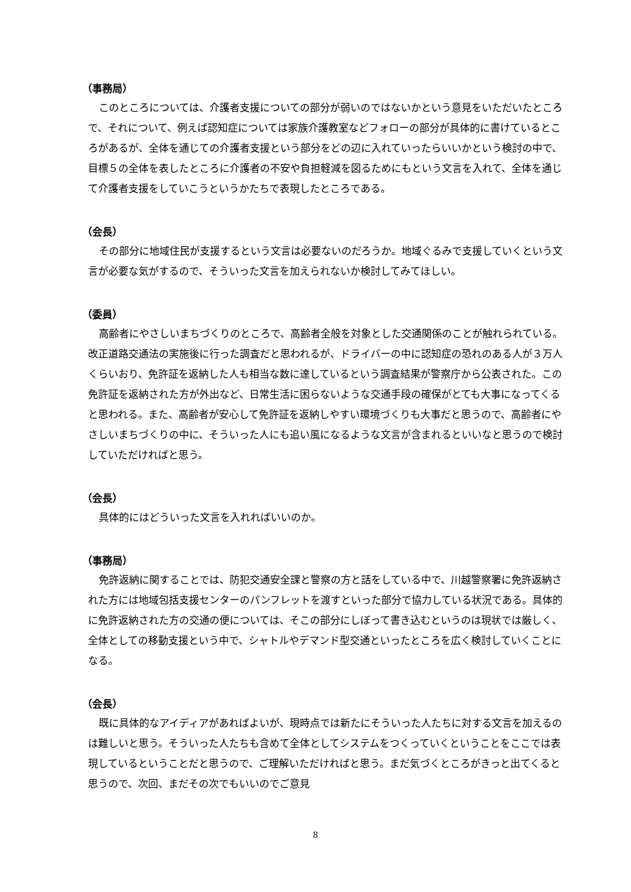（事務局）
このところについては、介護者支援についての部分が弱いのではないかという意見をいただいたところで、それについて、例えば認知症については家族介護教室などフォローの部分が具体的に書けているところがあるが、全体を通じての介護者支援という部分をどの辺に入れていったらいいかという検討の中で、目標５の全体を表したところに介護者の不安や負担軽減を図るためにもという文言を入れて、全体を通じて介護者支援をしていこうというかたちで表現したところである。
（会長）
その部分に地域住民が支援するという文言は必要ないのだろうか。地域ぐるみで支援していくという文言が必要な気がするので、そういった文言を加えられないか検討してみてほしい。
（委員）
高齢者にやさしいまちづくりのところで、高齢者全般を対象とした交通関係のことが触れられている。改正道路交通法の実施後に行った調査だと思われるが、ドライバーの中に認知症の恐れのある人が３万人くらいおり、免許証を返納した人も相当な数に達しているという調査結果が警察庁から公表された。この免許証を返納された方が外出など、日常生活に困らないような交通手段の確保がとても大事になってくると思われる。また、高齢者が安心して免許証を返納しやすい環境づくりも大事だと思うので、高齢者にやさしいまちづくりの中に、そういった人にも追い風になるような文言が含まれるといいなと思うので検討していただければと思う。
（会長）
具体的にはどういった文言を入れればいいのか。
（事務局）
免許返納に関することでは、防犯交通安全課と警察の方と話をしている中で、川越警察署に免許返納された方には地域包括支援センターのパンフレットを渡すといった部分で協力している状況である。具体的に免許返納された方の交通の便については、そこの部分にしぼって書き込むというのは現状では厳しく、全体としての移動支援という中で、シャトルやデマンド型交通といったところを広く検討していくことになる。
（会長）
既に具体的なアイディアがあればよいが、現時点では新たにそういった人たちに対する文言を加えるのは難しいと思う。そういった人たちも含めて全体としてシステムをつくっていくということをここでは表現しているということだと思うので、ご理解いただければと思う。まだ気づくところがきっと出てくると思うので、次回、まだその次でもいいのでご意見
8